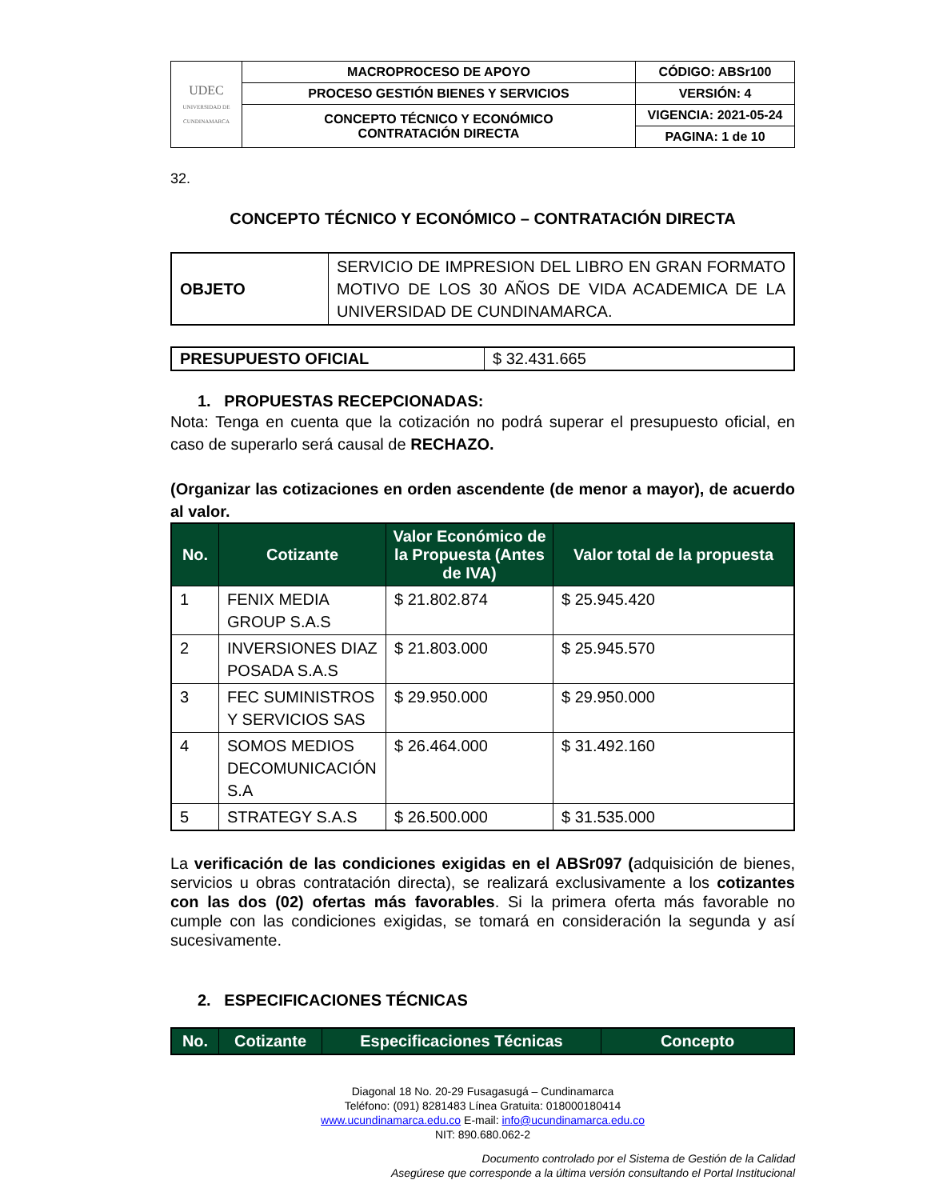| UDEC UNIVERSIDAD DE CUNDINAMARCA | MACROPROCESO DE APOYO | CÓDIGO: ABSr100 |
| | PROCESO GESTIÓN BIENES Y SERVICIOS | VERSIÓN: 4 |
| | CONCEPTO TÉCNICO Y ECONÓMICO CONTRATACIÓN DIRECTA | VIGENCIA: 2021-05-24 |
| | | PAGINA: 1 de 10 |
32.
CONCEPTO TÉCNICO Y ECONÓMICO – CONTRATACIÓN DIRECTA
| OBJETO | SERVICIO DE IMPRESION DEL LIBRO EN GRAN FORMATO MOTIVO DE LOS 30 AÑOS DE VIDA ACADEMICA DE LA UNIVERSIDAD DE CUNDINAMARCA. |
| PRESUPUESTO OFICIAL | $ 32.431.665 |
1. PROPUESTAS RECEPCIONADAS:
Nota: Tenga en cuenta que la cotización no podrá superar el presupuesto oficial, en caso de superarlo será causal de RECHAZO.
(Organizar las cotizaciones en orden ascendente (de menor a mayor), de acuerdo al valor.
| No. | Cotizante | Valor Económico de la Propuesta (Antes de IVA) | Valor total de la propuesta |
| --- | --- | --- | --- |
| 1 | FENIX MEDIA GROUP S.A.S | $ 21.802.874 | $ 25.945.420 |
| 2 | INVERSIONES DIAZ POSADA S.A.S | $ 21.803.000 | $ 25.945.570 |
| 3 | FEC SUMINISTROS Y SERVICIOS SAS | $ 29.950.000 | $ 29.950.000 |
| 4 | SOMOS MEDIOS DECOMUNICACIÓN S.A | $ 26.464.000 | $ 31.492.160 |
| 5 | STRATEGY S.A.S | $ 26.500.000 | $ 31.535.000 |
La verificación de las condiciones exigidas en el ABSr097 (adquisición de bienes, servicios u obras contratación directa), se realizará exclusivamente a los cotizantes con las dos (02) ofertas más favorables. Si la primera oferta más favorable no cumple con las condiciones exigidas, se tomará en consideración la segunda y así sucesivamente.
2. ESPECIFICACIONES TÉCNICAS
| No. | Cotizante | Especificaciones Técnicas | Concepto |
| --- | --- | --- | --- |
Diagonal 18 No. 20-29 Fusagasugá – Cundinamarca
Teléfono: (091) 8281483 Línea Gratuita: 018000180414
www.ucundinamarca.edu.co E-mail: info@ucundinamarca.edu.co
NIT: 890.680.062-2
Documento controlado por el Sistema de Gestión de la Calidad
Asegúrese que corresponde a la última versión consultando el Portal Institucional